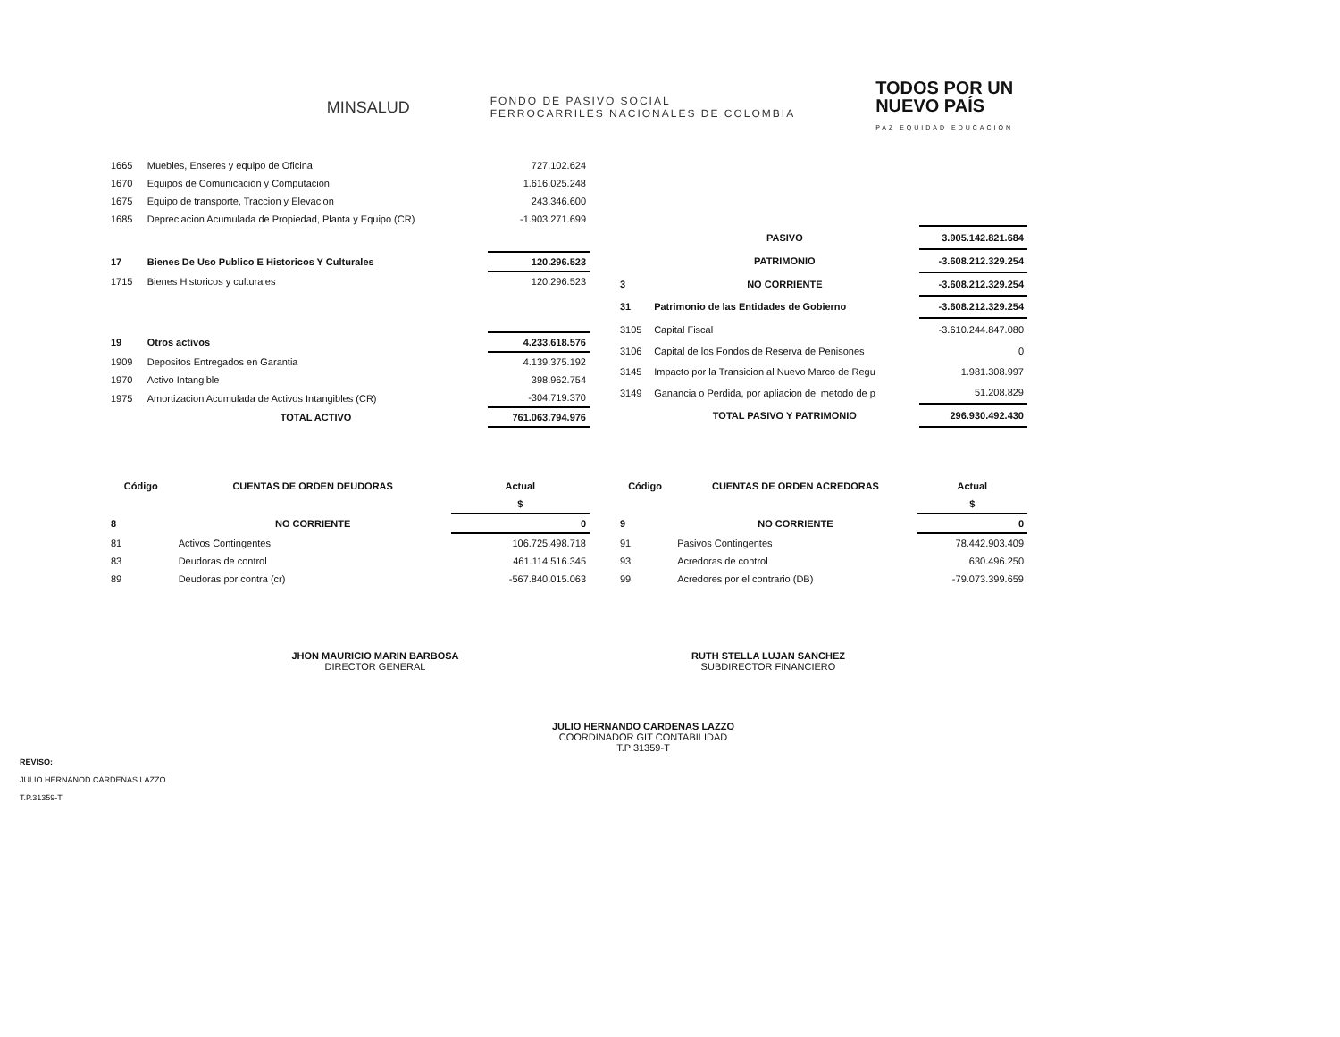MINSALUD
FONDO DE PASIVO SOCIAL
FERROCARRILES NACIONALES DE COLOMBIA
TODOS POR UN
NUEVO PAÍS
PAZ EQUIDAD EDUCACION
| 1665 | Muebles, Enseres y equipo de Oficina | 727.102.624 |
| 1670 | Equipos de Comunicación y Computacion | 1.616.025.248 |
| 1675 | Equipo de transporte, Traccion y Elevacion | 243.346.600 |
| 1685 | Depreciacion Acumulada de Propiedad, Planta y Equipo (CR) | -1.903.271.699 |
| 17 | Bienes De Uso Publico E Historicos Y Culturales | 120.296.523 |
| 1715 | Bienes Historicos y culturales | 120.296.523 |
| 19 | Otros activos | 4.233.618.576 |
| 1909 | Depositos Entregados en Garantia | 4.139.375.192 |
| 1970 | Activo Intangible | 398.962.754 |
| 1975 | Amortizacion Acumulada de Activos Intangibles (CR) | -304.719.370 |
| | TOTAL ACTIVO | 761.063.794.976 |
| | PASIVO | 3.905.142.821.684 |
| | PATRIMONIO | -3.608.212.329.254 |
| 3 | NO CORRIENTE | -3.608.212.329.254 |
| 31 | Patrimonio de las Entidades de Gobierno | -3.608.212.329.254 |
| 3105 | Capital Fiscal | -3.610.244.847.080 |
| 3106 | Capital de los Fondos de Reserva de Penisones | 0 |
| 3145 | Impacto por la Transicion al Nuevo Marco de Regu | 1.981.308.997 |
| 3149 | Ganancia o Perdida, por apliacion del metodo de p | 51.208.829 |
| | TOTAL PASIVO Y PATRIMONIO | 296.930.492.430 |
| Código | CUENTAS DE ORDEN DEUDORAS | Actual |
| --- | --- | --- |
| | | $ |
| 8 | NO CORRIENTE | 0 |
| 81 | Activos Contingentes | 106.725.498.718 |
| 83 | Deudoras de control | 461.114.516.345 |
| 89 | Deudoras por contra (cr) | -567.840.015.063 |
| Código | CUENTAS DE ORDEN ACREDORAS | Actual |
| --- | --- | --- |
| | | $ |
| 9 | NO CORRIENTE | 0 |
| 91 | Pasivos Contingentes | 78.442.903.409 |
| 93 | Acredoras de control | 630.496.250 |
| 99 | Acredores por el contrario (DB) | -79.073.399.659 |
JHON MAURICIO MARIN BARBOSA
DIRECTOR GENERAL
RUTH STELLA LUJAN SANCHEZ
SUBDIRECTOR FINANCIERO
JULIO HERNANDO CARDENAS LAZZO
COORDINADOR GIT CONTABILIDAD
T.P 31359-T
REVISO:
JULIO HERNANOD CARDENAS LAZZO
T.P.31359-T